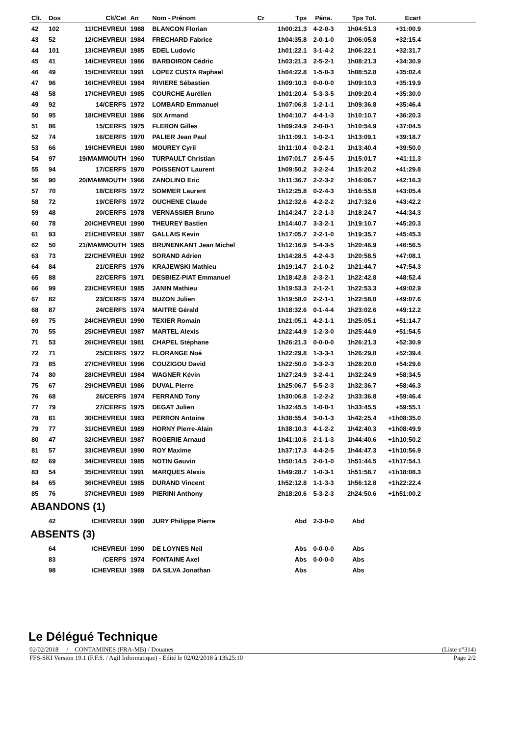| Clt. | Dos | Clt/Cat | An | Nom - Prénom | Cr | Tps | Péna. | Tps Tot. | Ecart | |
| --- | --- | --- | --- | --- | --- | --- | --- | --- | --- | --- |
| 42 | 102 | 11/CHEVREUI | 1988 | BLANCON Florian | | 1h00:21.3 | 4-2-0-3 | 1h04:51.3 | +31:00.9 | |
| 43 | 52 | 12/CHEVREUI | 1984 | FRECHARD Fabrice | | 1h04:35.8 | 2-0-1-0 | 1h06:05.8 | +32:15.4 | |
| 44 | 101 | 13/CHEVREUI | 1985 | EDEL Ludovic | | 1h01:22.1 | 3-1-4-2 | 1h06:22.1 | +32:31.7 | |
| 45 | 41 | 14/CHEVREUI | 1986 | BARBOIRON Cédric | | 1h03:21.3 | 2-5-2-1 | 1h08:21.3 | +34:30.9 | |
| 46 | 49 | 15/CHEVREUI | 1991 | LOPEZ CUSTA Raphael | | 1h04:22.8 | 1-5-0-3 | 1h08:52.8 | +35:02.4 | |
| 47 | 96 | 16/CHEVREUI | 1984 | RIVIERE Sébastien | | 1h09:10.3 | 0-0-0-0 | 1h09:10.3 | +35:19.9 | |
| 48 | 58 | 17/CHEVREUI | 1985 | COURCHE Aurélien | | 1h01:20.4 | 5-3-3-5 | 1h09:20.4 | +35:30.0 | |
| 49 | 92 | 14/CERFS | 1972 | LOMBARD Emmanuel | | 1h07:06.8 | 1-2-1-1 | 1h09:36.8 | +35:46.4 | |
| 50 | 95 | 18/CHEVREUI | 1986 | SIX Armand | | 1h04:10.7 | 4-4-1-3 | 1h10:10.7 | +36:20.3 | |
| 51 | 86 | 15/CERFS | 1975 | FLERON Gilles | | 1h09:24.9 | 2-0-0-1 | 1h10:54.9 | +37:04.5 | |
| 52 | 74 | 16/CERFS | 1970 | PALIER Jean Paul | | 1h11:09.1 | 1-0-2-1 | 1h13:09.1 | +39:18.7 | |
| 53 | 66 | 19/CHEVREUI | 1980 | MOUREY Cyril | | 1h11:10.4 | 0-2-2-1 | 1h13:40.4 | +39:50.0 | |
| 54 | 97 | 19/MAMMOUTH | 1960 | TURPAULT Christian | | 1h07:01.7 | 2-5-4-5 | 1h15:01.7 | +41:11.3 | |
| 55 | 94 | 17/CERFS | 1970 | POISSENOT Laurent | | 1h09:50.2 | 3-2-2-4 | 1h15:20.2 | +41:29.8 | |
| 56 | 90 | 20/MAMMOUTH | 1966 | ZANOLINO Eric | | 1h11:36.7 | 2-2-3-2 | 1h16:06.7 | +42:16.3 | |
| 57 | 70 | 18/CERFS | 1972 | SOMMER Laurent | | 1h12:25.8 | 0-2-4-3 | 1h16:55.8 | +43:05.4 | |
| 58 | 72 | 19/CERFS | 1972 | OUCHENE Claude | | 1h12:32.6 | 4-2-2-2 | 1h17:32.6 | +43:42.2 | |
| 59 | 48 | 20/CERFS | 1978 | VERNASSIER Bruno | | 1h14:24.7 | 2-2-1-3 | 1h18:24.7 | +44:34.3 | |
| 60 | 78 | 20/CHEVREUI | 1990 | THEUREY Bastien | | 1h14:40.7 | 3-3-2-1 | 1h19:10.7 | +45:20.3 | |
| 61 | 93 | 21/CHEVREUI | 1987 | GALLAIS Kevin | | 1h17:05.7 | 2-2-1-0 | 1h19:35.7 | +45:45.3 | |
| 62 | 50 | 21/MAMMOUTH | 1965 | BRUNENKANT Jean Michel | | 1h12:16.9 | 5-4-3-5 | 1h20:46.9 | +46:56.5 | |
| 63 | 73 | 22/CHEVREUI | 1992 | SORAND Adrien | | 1h14:28.5 | 4-2-4-3 | 1h20:58.5 | +47:08.1 | |
| 64 | 84 | 21/CERFS | 1976 | KRAJEWSKI Mathieu | | 1h19:14.7 | 2-1-0-2 | 1h21:44.7 | +47:54.3 | |
| 65 | 88 | 22/CERFS | 1971 | DESBIEZ-PIAT Emmanuel | | 1h18:42.8 | 2-3-2-1 | 1h22:42.8 | +48:52.4 | |
| 66 | 99 | 23/CHEVREUI | 1985 | JANIN Mathieu | | 1h19:53.3 | 2-1-2-1 | 1h22:53.3 | +49:02.9 | |
| 67 | 82 | 23/CERFS | 1974 | BUZON Julien | | 1h19:58.0 | 2-2-1-1 | 1h22:58.0 | +49:07.6 | |
| 68 | 87 | 24/CERFS | 1974 | MAITRE Gérald | | 1h18:32.6 | 0-1-4-4 | 1h23:02.6 | +49:12.2 | |
| 69 | 75 | 24/CHEVREUI | 1990 | TEXIER Romain | | 1h21:05.1 | 4-2-1-1 | 1h25:05.1 | +51:14.7 | |
| 70 | 55 | 25/CHEVREUI | 1987 | MARTEL Alexis | | 1h22:44.9 | 1-2-3-0 | 1h25:44.9 | +51:54.5 | |
| 71 | 53 | 26/CHEVREUI | 1981 | CHAPEL Stéphane | | 1h26:21.3 | 0-0-0-0 | 1h26:21.3 | +52:30.9 | |
| 72 | 71 | 25/CERFS | 1972 | FLORANGE Noé | | 1h22:29.8 | 1-3-3-1 | 1h26:29.8 | +52:39.4 | |
| 73 | 85 | 27/CHEVREUI | 1996 | COUZIGOU David | | 1h22:50.0 | 3-3-2-3 | 1h28:20.0 | +54:29.6 | |
| 74 | 80 | 28/CHEVREUI | 1984 | WAGNER Kévin | | 1h27:24.9 | 3-2-4-1 | 1h32:24.9 | +58:34.5 | |
| 75 | 67 | 29/CHEVREUI | 1986 | DUVAL Pierre | | 1h25:06.7 | 5-5-2-3 | 1h32:36.7 | +58:46.3 | |
| 76 | 68 | 26/CERFS | 1974 | FERRAND Tony | | 1h30:06.8 | 1-2-2-2 | 1h33:36.8 | +59:46.4 | |
| 77 | 79 | 27/CERFS | 1975 | DEGAT Julien | | 1h32:45.5 | 1-0-0-1 | 1h33:45.5 | +59:55.1 | |
| 78 | 81 | 30/CHEVREUI | 1983 | PERRON Antoine | | 1h38:55.4 | 3-0-1-3 | 1h42:25.4 | +1h08:35.0 | |
| 79 | 77 | 31/CHEVREUI | 1989 | HORNY Pierre-Alain | | 1h38:10.3 | 4-1-2-2 | 1h42:40.3 | +1h08:49.9 | |
| 80 | 47 | 32/CHEVREUI | 1987 | ROGERIE Arnaud | | 1h41:10.6 | 2-1-1-3 | 1h44:40.6 | +1h10:50.2 | |
| 81 | 57 | 33/CHEVREUI | 1990 | ROY Maxime | | 1h37:17.3 | 4-4-2-5 | 1h44:47.3 | +1h10:56.9 | |
| 82 | 69 | 34/CHEVREUI | 1985 | NOTIN Gauvin | | 1h50:14.5 | 2-0-1-0 | 1h51:44.5 | +1h17:54.1 | |
| 83 | 54 | 35/CHEVREUI | 1991 | MARQUES Alexis | | 1h49:28.7 | 1-0-3-1 | 1h51:58.7 | +1h18:08.3 | |
| 84 | 65 | 36/CHEVREUI | 1985 | DURAND Vincent | | 1h52:12.8 | 1-1-3-3 | 1h56:12.8 | +1h22:22.4 | |
| 85 | 76 | 37/CHEVREUI | 1989 | PIERINI Anthony | | 2h18:20.6 | 5-3-2-3 | 2h24:50.6 | +1h51:00.2 | |
| ABANDONS (1) | | | | | | | | | | |
| | 42 | /CHEVREUI | 1990 | JURY Philippe Pierre | | Abd | 2-3-0-0 | Abd | | |
| ABSENTS (3) | | | | | | | | | | |
| | 64 | /CHEVREUI | 1990 | DE LOYNES Neil | | Abs | 0-0-0-0 | Abs | | |
| | 83 | /CERFS | 1974 | FONTAINE Axel | | Abs | 0-0-0-0 | Abs | | |
| | 98 | /CHEVREUI | 1989 | DA SILVA Jonathan | | Abs | | Abs | | |
Le Délégué Technique
02/02/2018 / CONTAMINES (FRA-MB) / Douanes (Liste n°314)
FFS-SKI Version 19.1 (F.F.S. / Agil Informatique) - Edité le 02/02/2018 à 13h25:10 Page 2/2